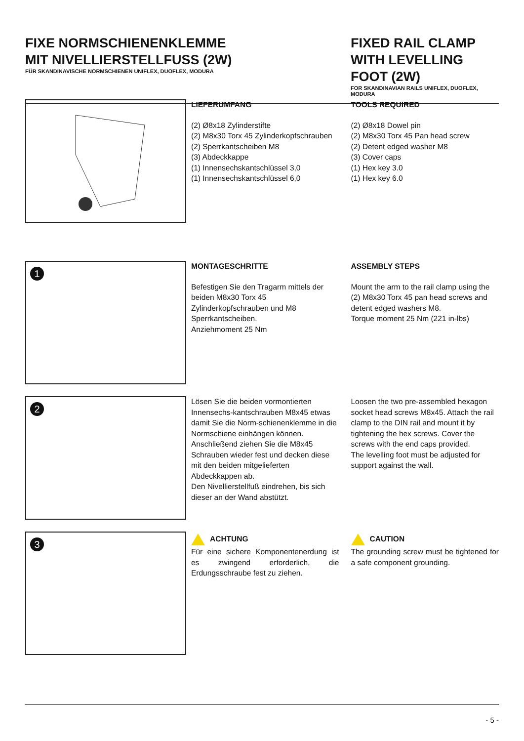FIXE NORMSCHIENENKLEMME
MIT NIVELLIERSTELLFUSS (2W)
FÜR SKANDINAVISCHE NORMSCHIENEN UNIFLEX, DUOFLEX, MODURA
FIXED RAIL CLAMP
WITH LEVELLING FOOT (2W)
FOR SKANDINAVIAN RAILS UNIFLEX, DUOFLEX, MODURA
LIEFERUMFANG
(2) Ø8x18 Zylinderstifte
(2) M8x30 Torx 45 Zylinderkopfschrauben
(2) Sperrkantscheiben M8
(3) Abdeckkappe
(1) Innensechskantschlüssel 3,0
(1) Innensechskantschlüssel 6,0
TOOLS REQUIRED
(2) Ø8x18 Dowel pin
(2) M8x30 Torx 45 Pan head screw
(2) Detent edged washer M8
(3) Cover caps
(1) Hex key 3.0
(1) Hex key 6.0
1
MONTAGESCHRITTE
Befestigen Sie den Tragarm mittels der beiden M8x30 Torx 45 Zylinderkopfschrauben und M8 Sperrkantscheiben.
Anziehmoment 25 Nm
ASSEMBLY STEPS
Mount the arm to the rail clamp using the (2) M8x30 Torx 45 pan head screws and detent edged washers M8.
Torque moment 25 Nm (221 in-lbs)
2
Lösen Sie die beiden vormontierten Innensechs-kantschrauben M8x45 etwas damit Sie die Norm-schienenklemme in die Normschiene einhängen können. Anschließend ziehen Sie die M8x45 Schrauben wieder fest und decken diese mit den beiden mitgelieferten Abdeckkappen ab.
Den Nivellierstellfuß eindrehen, bis sich dieser an der Wand abstützt.
Loosen the two pre-assembled hexagon socket head screws M8x45. Attach the rail clamp to the DIN rail and mount it by tightening the hex screws. Cover the screws with the end caps provided.
The levelling foot must be adjusted for support against the wall.
3
ACHTUNG
Für eine sichere Komponentenerdung ist es zwingend erforderlich, die Erdungsschraube fest zu ziehen.
CAUTION
The grounding screw must be tightened for a safe component grounding.
- 5 -